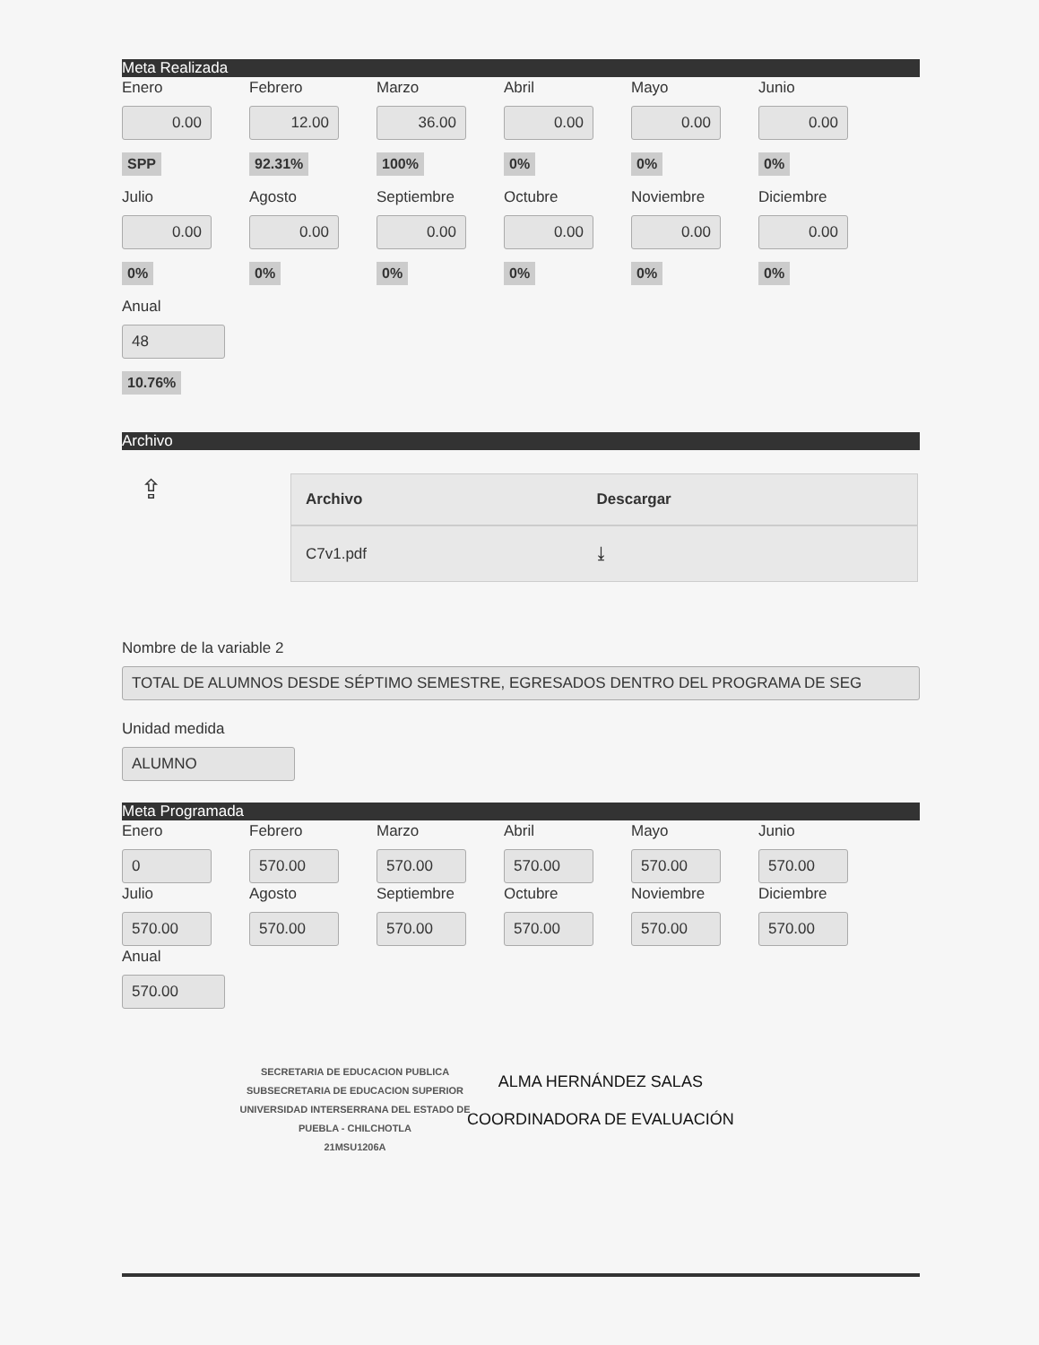Meta Realizada
Enero
0.00
SPP
Febrero
12.00
92.31%
Marzo
36.00
100%
Abril
0.00
0%
Mayo
0.00
0%
Junio
0.00
0%
Julio
0.00
0%
Agosto
0.00
0%
Septiembre
0.00
0%
Octubre
0.00
0%
Noviembre
0.00
0%
Diciembre
0.00
0%
Anual
48
10.76%
Archivo
⇪
| Archivo | Descargar |
| --- | --- |
| C7v1.pdf | ⤓ |
Nombre de la variable 2
TOTAL DE ALUMNOS DESDE SÉPTIMO SEMESTRE, EGRESADOS DENTRO DEL PROGRAMA DE SEG
Unidad medida
ALUMNO
Meta Programada
Enero
0
Febrero
570.00
Marzo
570.00
Abril
570.00
Mayo
570.00
Junio
570.00
Julio
570.00
Agosto
570.00
Septiembre
570.00
Octubre
570.00
Noviembre
570.00
Diciembre
570.00
Anual
570.00
SECRETARIA DE EDUCACION PUBLICA
SUBSECRETARIA DE EDUCACION SUPERIOR
UNIVERSIDAD INTERSERRANA DEL ESTADO DE
PUEBLA - CHILCHOTLA
21MSU1206A
ALMA HERNÁNDEZ SALAS
COORDINADORA DE EVALUACIÓN